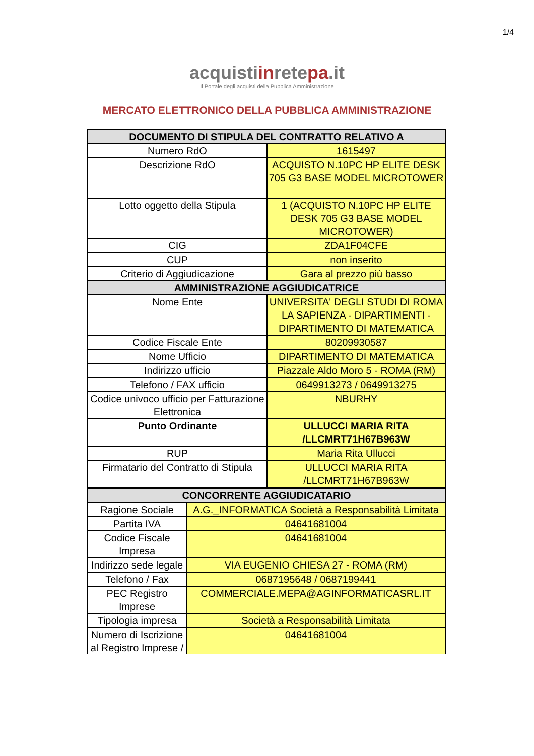1/4
acquistiinretepa.it
Il Portale degli acquisti della Pubblica Amministrazione
MERCATO ELETTRONICO DELLA PUBBLICA AMMINISTRAZIONE
| DOCUMENTO DI STIPULA DEL CONTRATTO RELATIVO A | |
| --- | --- |
| Numero RdO | 1615497 |
| Descrizione RdO | ACQUISTO N.10PC HP ELITE DESK 705 G3 BASE MODEL MICROTOWER |
| Lotto oggetto della Stipula | 1 (ACQUISTO N.10PC HP ELITE DESK 705 G3 BASE MODEL MICROTOWER) |
| CIG | ZDA1F04CFE |
| CUP | non inserito |
| Criterio di Aggiudicazione | Gara al prezzo più basso |
| AMMINISTRAZIONE AGGIUDICATRICE | |
| Nome Ente | UNIVERSITA' DEGLI STUDI DI ROMA LA SAPIENZA - DIPARTIMENTI - DIPARTIMENTO DI MATEMATICA |
| Codice Fiscale Ente | 80209930587 |
| Nome Ufficio | DIPARTIMENTO DI MATEMATICA |
| Indirizzo ufficio | Piazzale Aldo Moro 5 - ROMA (RM) |
| Telefono / FAX ufficio | 0649913273 / 0649913275 |
| Codice univoco ufficio per Fatturazione Elettronica | NBURHY |
| Punto Ordinante | ULLUCCI MARIA RITA /LLCMRT71H67B963W |
| RUP | Maria Rita Ullucci |
| Firmatario del Contratto di Stipula | ULLUCCI MARIA RITA /LLCMRT71H67B963W |
| CONCORRENTE AGGIUDICATARIO | |
| --- | --- |
| Ragione Sociale | A.G._INFORMATICA Società a Responsabilità Limitata |
| Partita IVA | 04641681004 |
| Codice Fiscale Impresa | 04641681004 |
| Indirizzo sede legale | VIA EUGENIO CHIESA 27 - ROMA (RM) |
| Telefono / Fax | 0687195648 / 0687199441 |
| PEC Registro Imprese | COMMERCIALE.MEPA@AGINFORMATICASRL.IT |
| Tipologia impresa | Società a Responsabilità Limitata |
| Numero di Iscrizione al Registro Imprese / | 04641681004 |